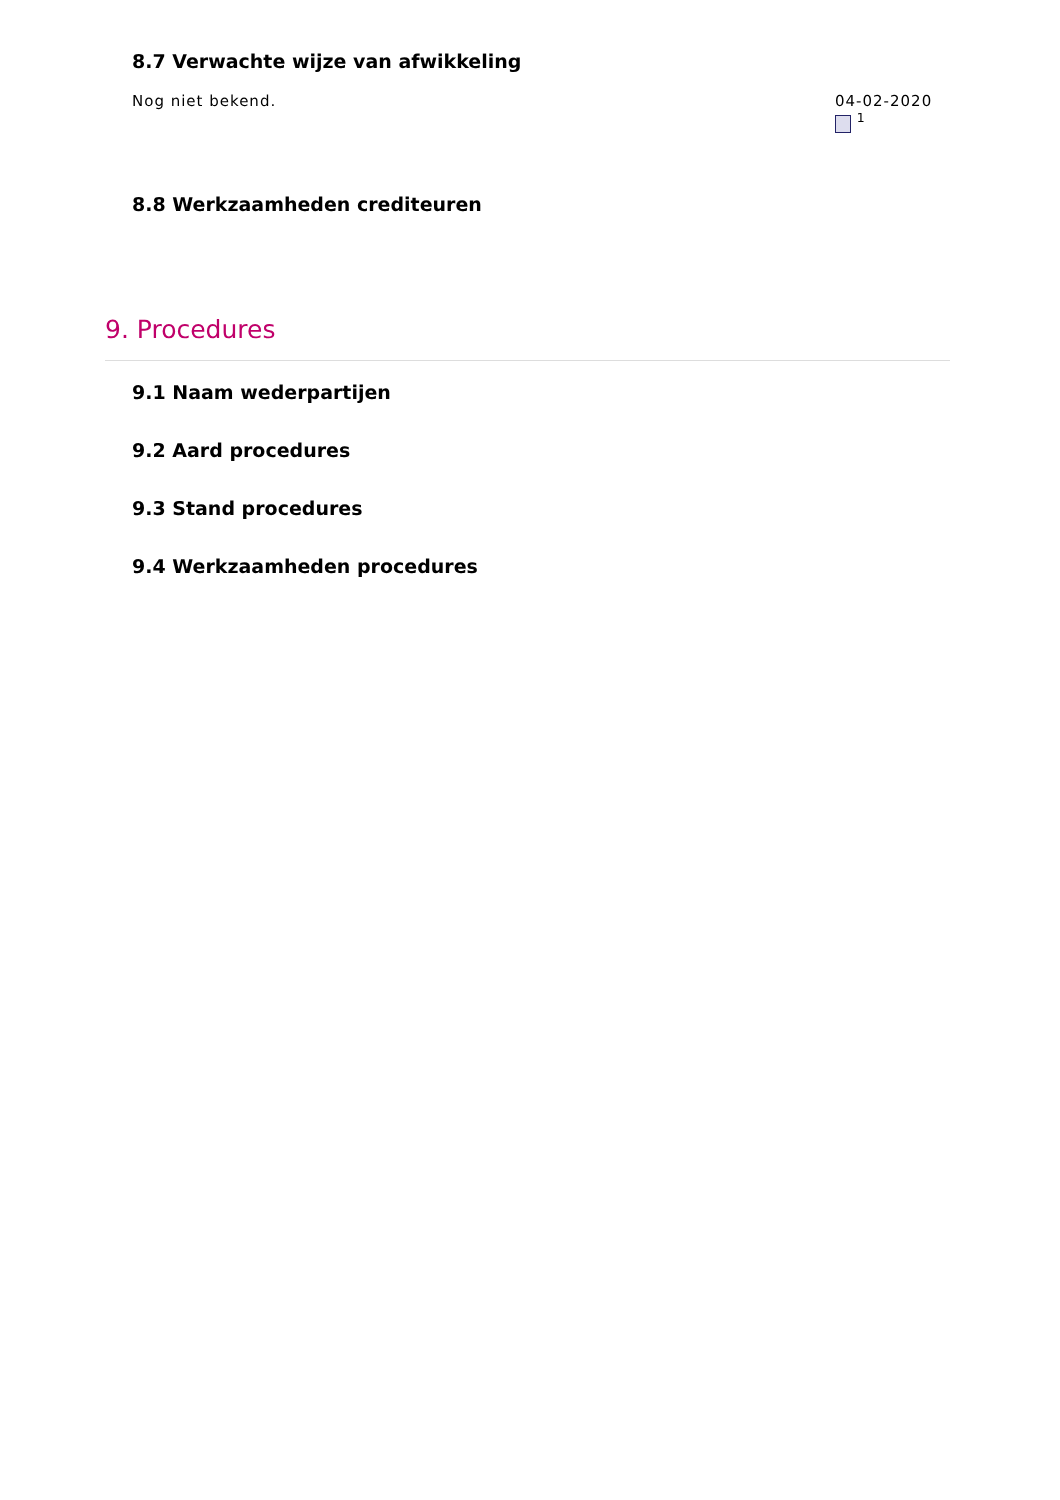8.7 Verwachte wijze van afwikkeling
Nog niet bekend. 04-02-2020
<sup>1</sup>
8.8 Werkzaamheden crediteuren
9. Procedures
9.1 Naam wederpartijen
9.2 Aard procedures
9.3 Stand procedures
9.4 Werkzaamheden procedures